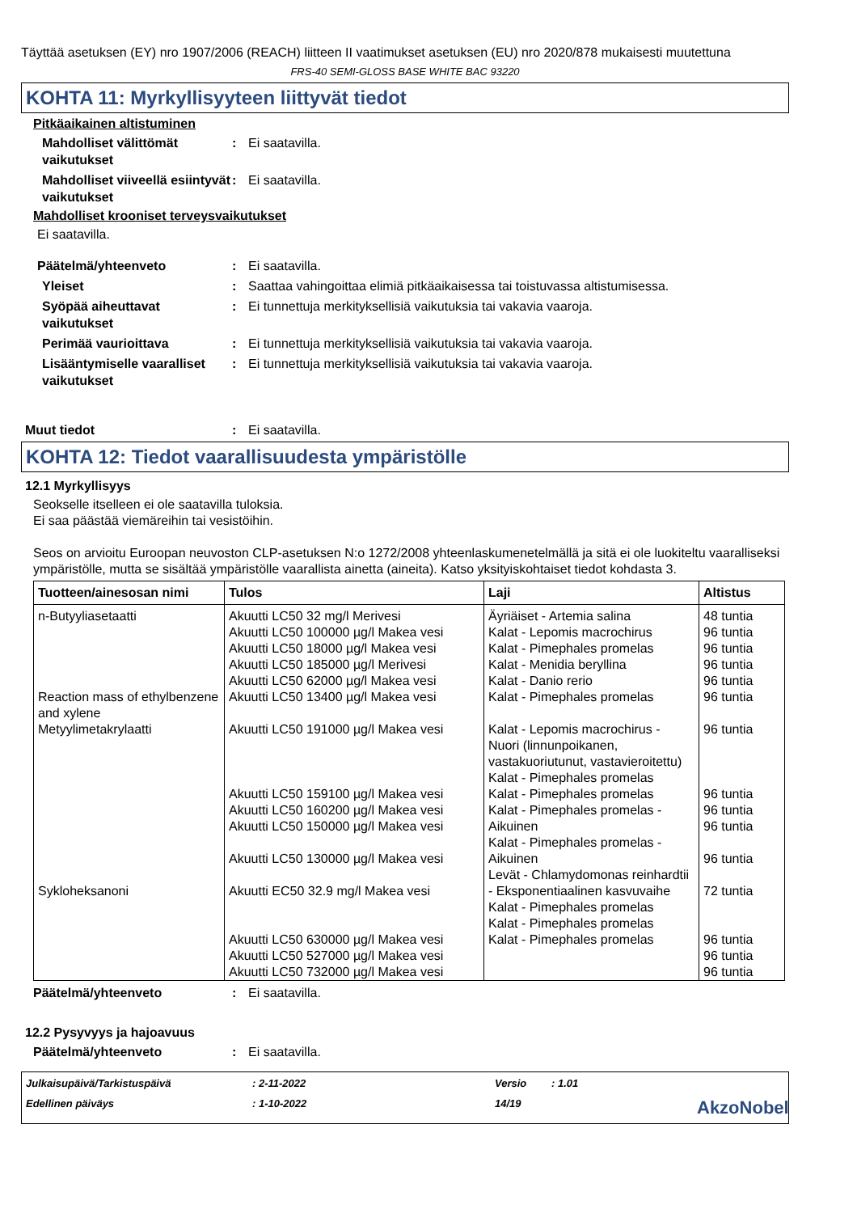Täyttää asetuksen (EY) nro 1907/2006 (REACH) liitteen II vaatimukset asetuksen (EU) nro 2020/878 mukaisesti muutettuna
FRS-40 SEMI-GLOSS BASE WHITE BAC 93220
KOHTA 11: Myrkyllisyyteen liittyvät tiedot
Pitkäaikainen altistuminen
Mahdolliset välittömät vaikutukset
: Ei saatavilla.
Mahdolliset viiveellä esiintyvät vaikutukset
: Ei saatavilla.
Mahdolliset krooniset terveysvaikutukset
Ei saatavilla.
Päätelmä/yhteenveto : Ei saatavilla.
Yleiset : Saattaa vahingoittaa elimiä pitkäaikaisessa tai toistuvassa altistumisessa.
Syöpää aiheuttavat vaikutukset
: Ei tunnettuja merkityksellisiä vaikutuksia tai vakavia vaaroja.
Perimää vaurioittava : Ei tunnettuja merkityksellisiä vaikutuksia tai vakavia vaaroja.
Lisääntymiselle vaaralliset vaikutukset
: Ei tunnettuja merkityksellisiä vaikutuksia tai vakavia vaaroja.
Muut tiedot : Ei saatavilla.
KOHTA 12: Tiedot vaarallisuudesta ympäristölle
12.1 Myrkyllisyys
Seokselle itselleen ei ole saatavilla tuloksia.
Ei saa päästää viemäreihin tai vesistöihin.
Seos on arvioitu Euroopan neuvoston CLP-asetuksen N:o 1272/2008 yhteenlaskumenetelmällä ja sitä ei ole luokiteltu vaaralliseksi ympäristölle, mutta se sisältää ympäristölle vaarallista ainetta (aineita). Katso yksityiskohtaiset tiedot kohdasta 3.
| Tuotteen/ainesosan nimi | Tulos | Laji | Altistus |
| --- | --- | --- | --- |
| n-Butyyliasetaatti Reaction mass of ethylbenzene and xylene Metyylimetakrylaatti Sykloheksanoni | Akuutti LC50 32 mg/l Merivesi Akuutti LC50 100000 µg/l Makea vesi Akuutti LC50 18000 µg/l Makea vesi Akuutti LC50 185000 µg/l Merivesi Akuutti LC50 62000 µg/l Makea vesi Akuutti LC50 13400 µg/l Makea vesi Akuutti LC50 191000 µg/l Makea vesi Akuutti LC50 159100 µg/l Makea vesi Akuutti LC50 160200 µg/l Makea vesi Akuutti LC50 150000 µg/l Makea vesi Akuutti LC50 130000 µg/l Makea vesi Akuutti EC50 32.9 mg/l Makea vesi Akuutti LC50 630000 µg/l Makea vesi Akuutti LC50 527000 µg/l Makea vesi Akuutti LC50 732000 µg/l Makea vesi | Äyriäiset - Artemia salina Kalat - Lepomis macrochirus Kalat - Pimephales promelas Kalat - Menidia beryllina Kalat - Danio rerio Kalat - Pimephales promelas Kalat - Lepomis macrochirus - Nuori (linnunpoikanen, vastakuoriutunut, vastavieroitettu) Kalat - Pimephales promelas Kalat - Pimephales promelas Kalat - Pimephales promelas - Aikuinen Kalat - Pimephales promelas - Aikuinen Levät - Chlamydomonas reinhardtii - Eksponentiaalinen kasvuvaihe Kalat - Pimephales promelas Kalat - Pimephales promelas Kalat - Pimephales promelas | 48 tuntia 96 tuntia 96 tuntia 96 tuntia 96 tuntia 96 tuntia 96 tuntia 96 tuntia 96 tuntia 96 tuntia 96 tuntia 72 tuntia 96 tuntia 96 tuntia 96 tuntia |
Päätelmä/yhteenveto : Ei saatavilla.
12.2 Pysyvyys ja hajoavuus
Päätelmä/yhteenveto : Ei saatavilla.
Julkaisupäivä/Tarkistuspäivä
: 2-11-2022
Versio
: 1.01
Edellinen päiväys
: 1-10-2022
14/19
AkzoNobel